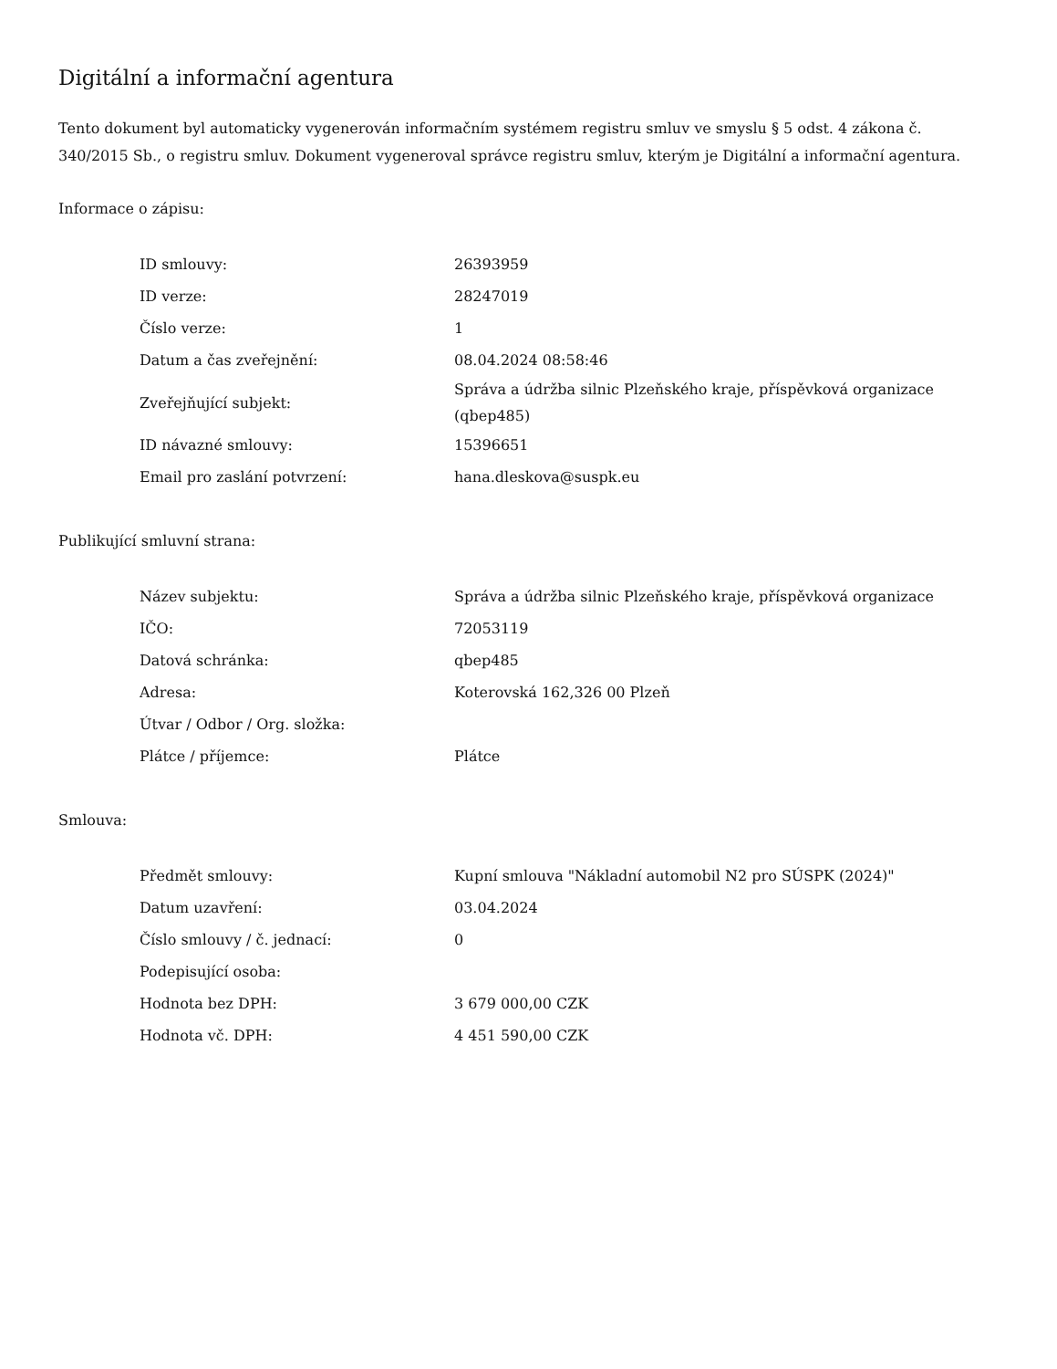Digitální a informační agentura
Tento dokument byl automaticky vygenerován informačním systémem registru smluv ve smyslu § 5 odst. 4 zákona č. 340/2015 Sb., o registru smluv. Dokument vygeneroval správce registru smluv, kterým je Digitální a informační agentura.
Informace o zápisu:
| ID smlouvy: | 26393959 |
| ID verze: | 28247019 |
| Číslo verze: | 1 |
| Datum a čas zveřejnění: | 08.04.2024 08:58:46 |
| Zveřejňující subjekt: | Správa a údržba silnic Plzeňského kraje, příspěvková organizace (qbep485) |
| ID návazné smlouvy: | 15396651 |
| Email pro zaslání potvrzení: | hana.dleskova@suspk.eu |
Publikující smluvní strana:
| Název subjektu: | Správa a údržba silnic Plzeňského kraje, příspěvková organizace |
| IČO: | 72053119 |
| Datová schránka: | qbep485 |
| Adresa: | Koterovská 162,326 00 Plzeň |
| Útvar / Odbor / Org. složka: | |
| Plátce / příjemce: | Plátce |
Smlouva:
| Předmět smlouvy: | Kupní smlouva "Nákladní automobil N2 pro SÚSPK (2024)" |
| Datum uzavření: | 03.04.2024 |
| Číslo smlouvy / č. jednací: | 0 |
| Podepisující osoba: | |
| Hodnota bez DPH: | 3 679 000,00 CZK |
| Hodnota vč. DPH: | 4 451 590,00 CZK |